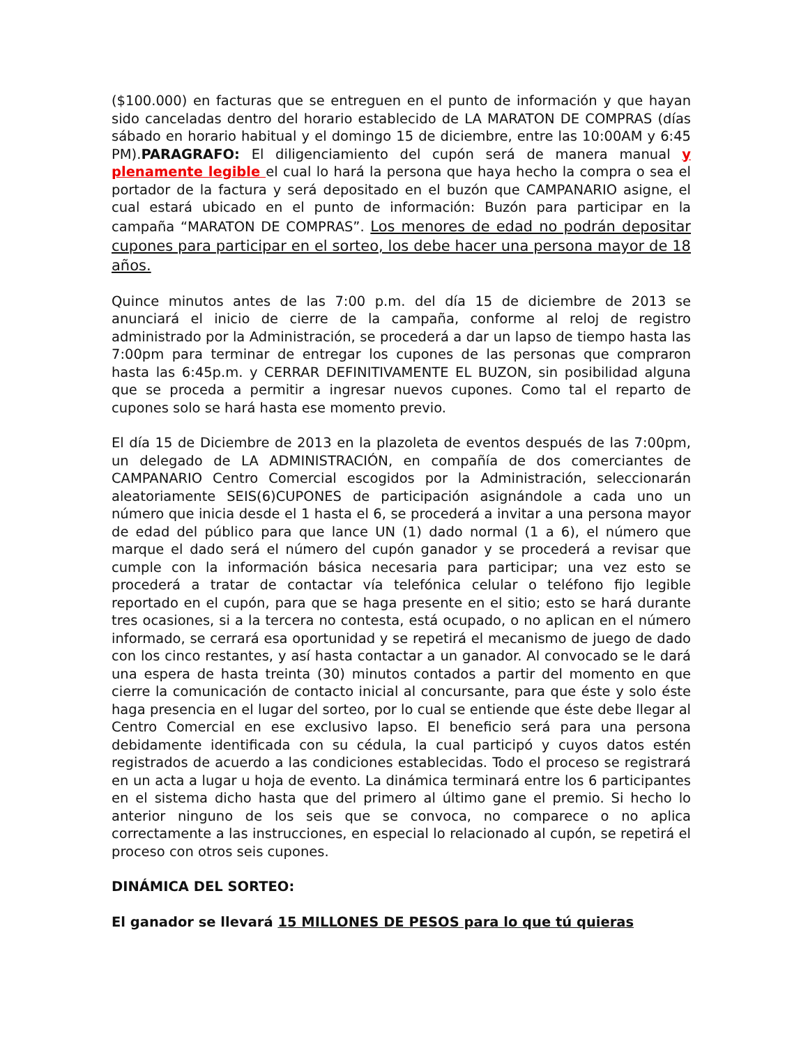($100.000) en facturas que se entreguen en el punto de información y que hayan sido canceladas dentro del horario establecido de LA MARATON DE COMPRAS (días sábado en horario habitual y el domingo 15 de diciembre, entre las 10:00AM y 6:45 PM).PARAGRAFO: El diligenciamiento del cupón será de manera manual y plenamente legible el cual lo hará la persona que haya hecho la compra o sea el portador de la factura y será depositado en el buzón que CAMPANARIO asigne, el cual estará ubicado en el punto de información: Buzón para participar en la campaña “MARATON DE COMPRAS”. Los menores de edad no podrán depositar cupones para participar en el sorteo, los debe hacer una persona mayor de 18 años.
Quince minutos antes de las 7:00 p.m. del día 15 de diciembre de 2013 se anunciará el inicio de cierre de la campaña, conforme al reloj de registro administrado por la Administración, se procederá a dar un lapso de tiempo hasta las 7:00pm para terminar de entregar los cupones de las personas que compraron hasta las 6:45p.m. y CERRAR DEFINITIVAMENTE EL BUZON, sin posibilidad alguna que se proceda a permitir a ingresar nuevos cupones. Como tal el reparto de cupones solo se hará hasta ese momento previo.
El día 15 de Diciembre de 2013 en la plazoleta de eventos después de las 7:00pm, un delegado de LA ADMINISTRACIÓN, en compañía de dos comerciantes de CAMPANARIO Centro Comercial escogidos por la Administración, seleccionarán aleatoriamente SEIS(6)CUPONES de participación asignándole a cada uno un número que inicia desde el 1 hasta el 6, se procederá a invitar a una persona mayor de edad del público para que lance UN (1) dado normal (1 a 6), el número que marque el dado será el número del cupón ganador y se procederá a revisar que cumple con la información básica necesaria para participar; una vez esto se procederá a tratar de contactar vía telefónica celular o teléfono fijo legible reportado en el cupón, para que se haga presente en el sitio; esto se hará durante tres ocasiones, si a la tercera no contesta, está ocupado, o no aplican en el número informado, se cerrará esa oportunidad y se repetirá el mecanismo de juego de dado con los cinco restantes, y así hasta contactar a un ganador. Al convocado se le dará una espera de hasta treinta (30) minutos contados a partir del momento en que cierre la comunicación de contacto inicial al concursante, para que éste y solo éste haga presencia en el lugar del sorteo, por lo cual se entiende que éste debe llegar al Centro Comercial en ese exclusivo lapso. El beneficio será para una persona debidamente identificada con su cédula, la cual participó y cuyos datos estén registrados de acuerdo a las condiciones establecidas. Todo el proceso se registrará en un acta a lugar u hoja de evento. La dinámica terminará entre los 6 participantes en el sistema dicho hasta que del primero al último gane el premio. Si hecho lo anterior ninguno de los seis que se convoca, no comparece o no aplica correctamente a las instrucciones, en especial lo relacionado al cupón, se repetirá el proceso con otros seis cupones.
DINÁMICA DEL SORTEO:
El ganador se llevará 15 MILLONES DE PESOS para lo que tú quieras